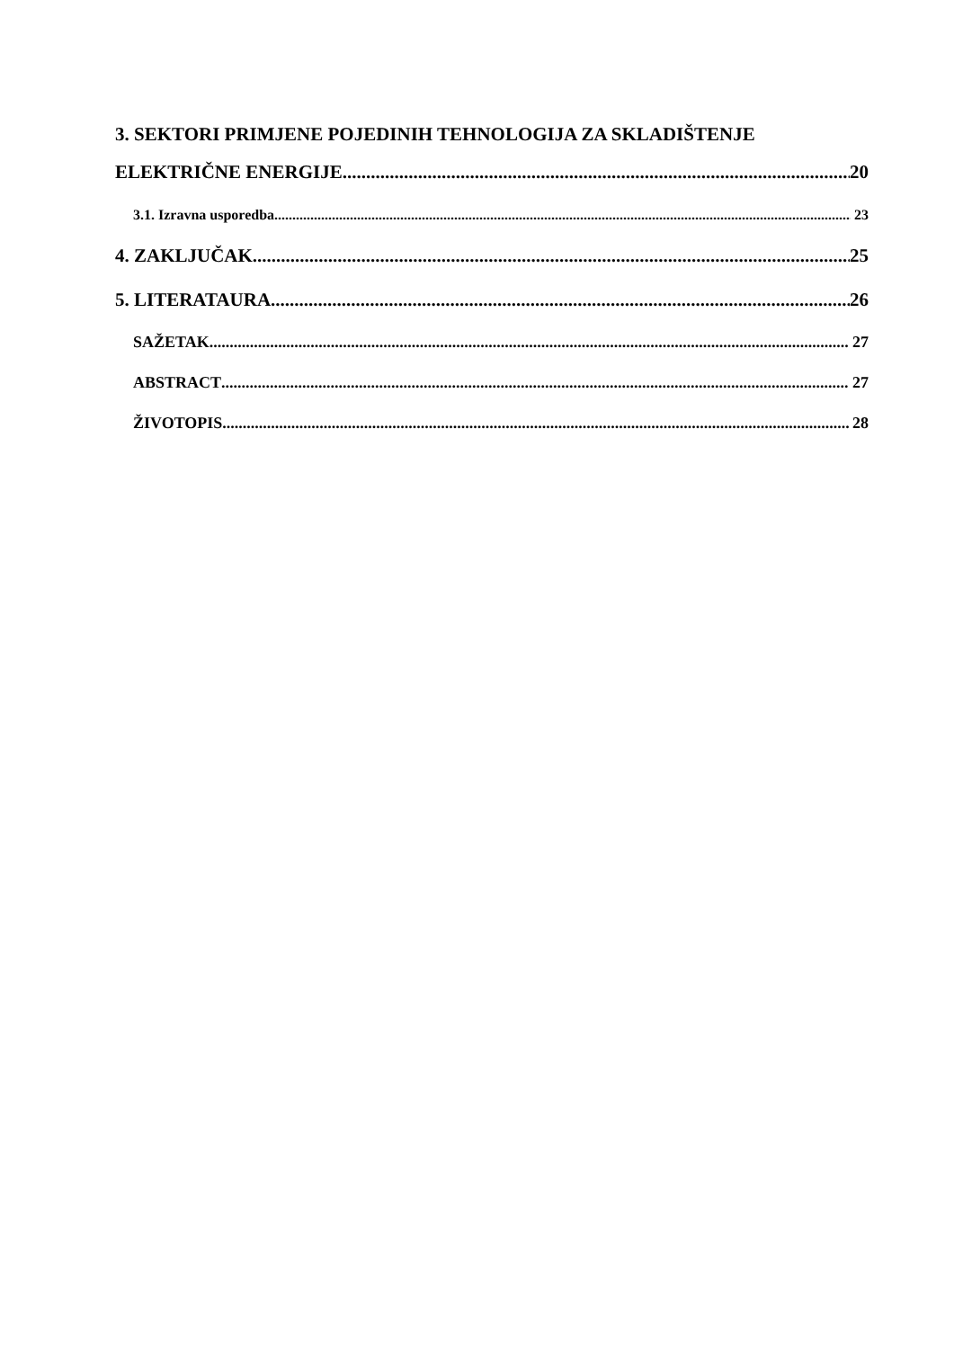3. SEKTORI PRIMJENE POJEDINIH TEHNOLOGIJA ZA SKLADIŠTENJE
ELEKTRIČNE ENERGIJE 20
3.1. Izravna usporedba 23
4. ZAKLJUČAK 25
5. LITERATAURA 26
SAŽETAK 27
ABSTRACT 27
ŽIVOTOPIS 28